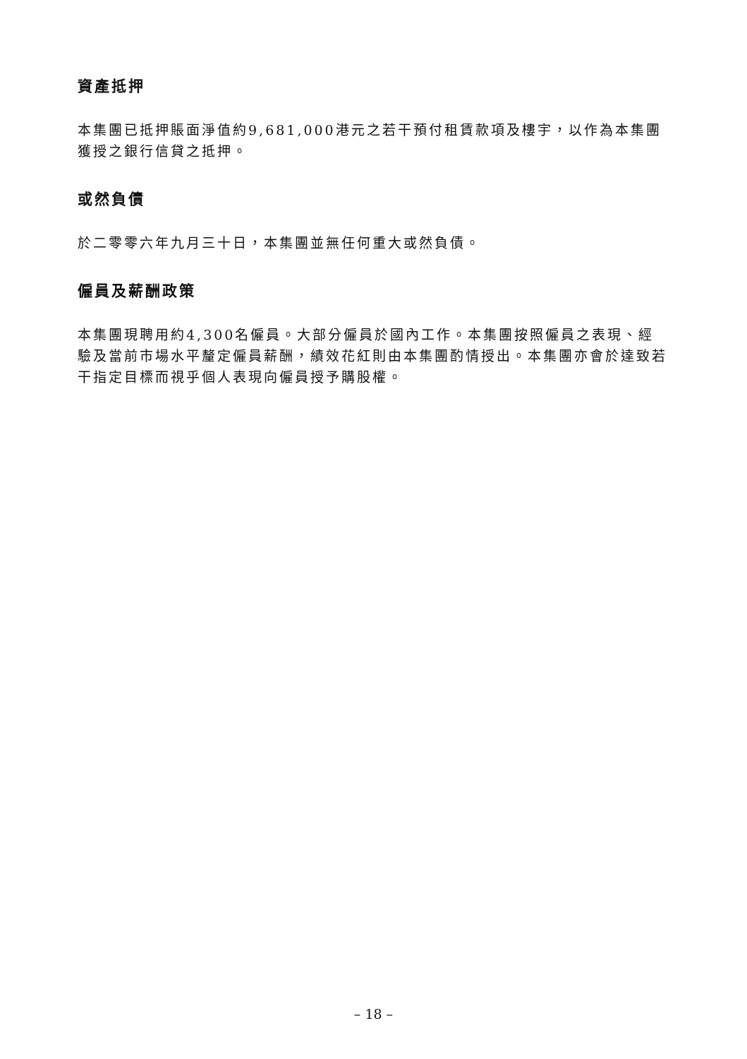資產抵押
本集團已抵押賬面淨值約9,681,000港元之若干預付租賃款項及樓宇，以作為本集團獲授之銀行信貸之抵押。
或然負債
於二零零六年九月三十日，本集團並無任何重大或然負債。
僱員及薪酬政策
本集團現聘用約4,300名僱員。大部分僱員於國內工作。本集團按照僱員之表現、經驗及當前市場水平釐定僱員薪酬，績效花紅則由本集團酌情授出。本集團亦會於達致若干指定目標而視乎個人表現向僱員授予購股權。
– 18 –